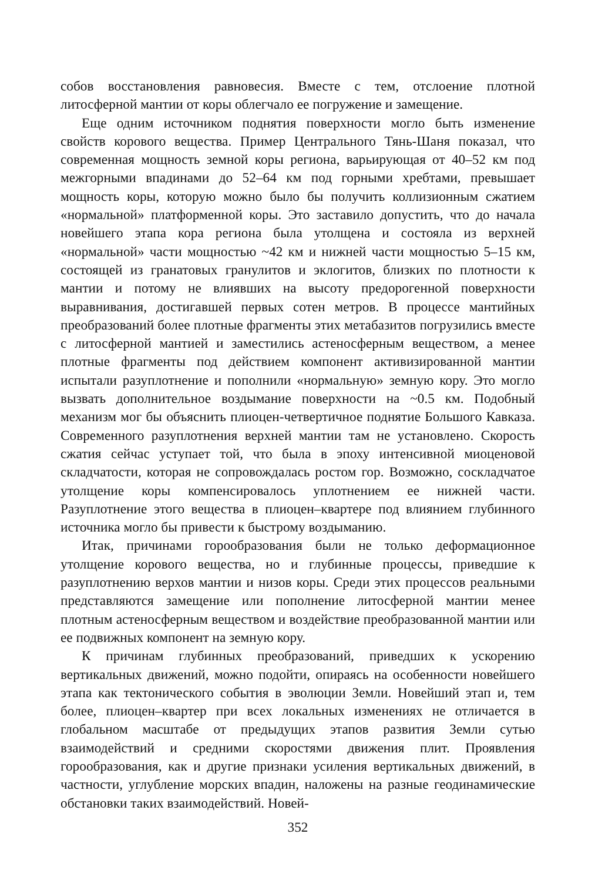собов восстановления равновесия. Вместе с тем, отслоение плотной литосферной мантии от коры облегчало ее погружение и замещение.
Еще одним источником поднятия поверхности могло быть изменение свойств корового вещества. Пример Центрального Тянь-Шаня показал, что современная мощность земной коры региона, варьирующая от 40–52 км под межгорными впадинами до 52–64 км под горными хребтами, превышает мощность коры, которую можно было бы получить коллизионным сжатием «нормальной» платформенной коры. Это заставило допустить, что до начала новейшего этапа кора региона была утолщена и состояла из верхней «нормальной» части мощностью ~42 км и нижней части мощностью 5–15 км, состоящей из гранатовых гранулитов и эклогитов, близких по плотности к мантии и потому не влиявших на высоту предорогенной поверхности выравнивания, достигавшей первых сотен метров. В процессе мантийных преобразований более плотные фрагменты этих метабазитов погрузились вместе с литосферной мантией и заместились астеносферным веществом, а менее плотные фрагменты под действием компонент активизированной мантии испытали разуплотнение и пополнили «нормальную» земную кору. Это могло вызвать дополнительное воздымание поверхности на ~0.5 км. Подобный механизм мог бы объяснить плиоцен-четвертичное поднятие Большого Кавказа. Современного разуплотнения верхней мантии там не установлено. Скорость сжатия сейчас уступает той, что была в эпоху интенсивной миоценовой складчатости, которая не сопровождалась ростом гор. Возможно, соскладчатое утолщение коры компенсировалось уплотнением ее нижней части. Разуплотнение этого вещества в плиоцен–квартере под влиянием глубинного источника могло бы привести к быстрому воздыманию.
Итак, причинами горообразования были не только деформационное утолщение корового вещества, но и глубинные процессы, приведшие к разуплотнению верхов мантии и низов коры. Среди этих процессов реальными представляются замещение или пополнение литосферной мантии менее плотным астеносферным веществом и воздействие преобразованной мантии или ее подвижных компонент на земную кору.
К причинам глубинных преобразований, приведших к ускорению вертикальных движений, можно подойти, опираясь на особенности новейшего этапа как тектонического события в эволюции Земли. Новейший этап и, тем более, плиоцен–квартер при всех локальных изменениях не отличается в глобальном масштабе от предыдущих этапов развития Земли сутью взаимодействий и средними скоростями движения плит. Проявления горообразования, как и другие признаки усиления вертикальных движений, в частности, углубление морских впадин, наложены на разные геодинамические обстановки таких взаимодействий. Новей-
352